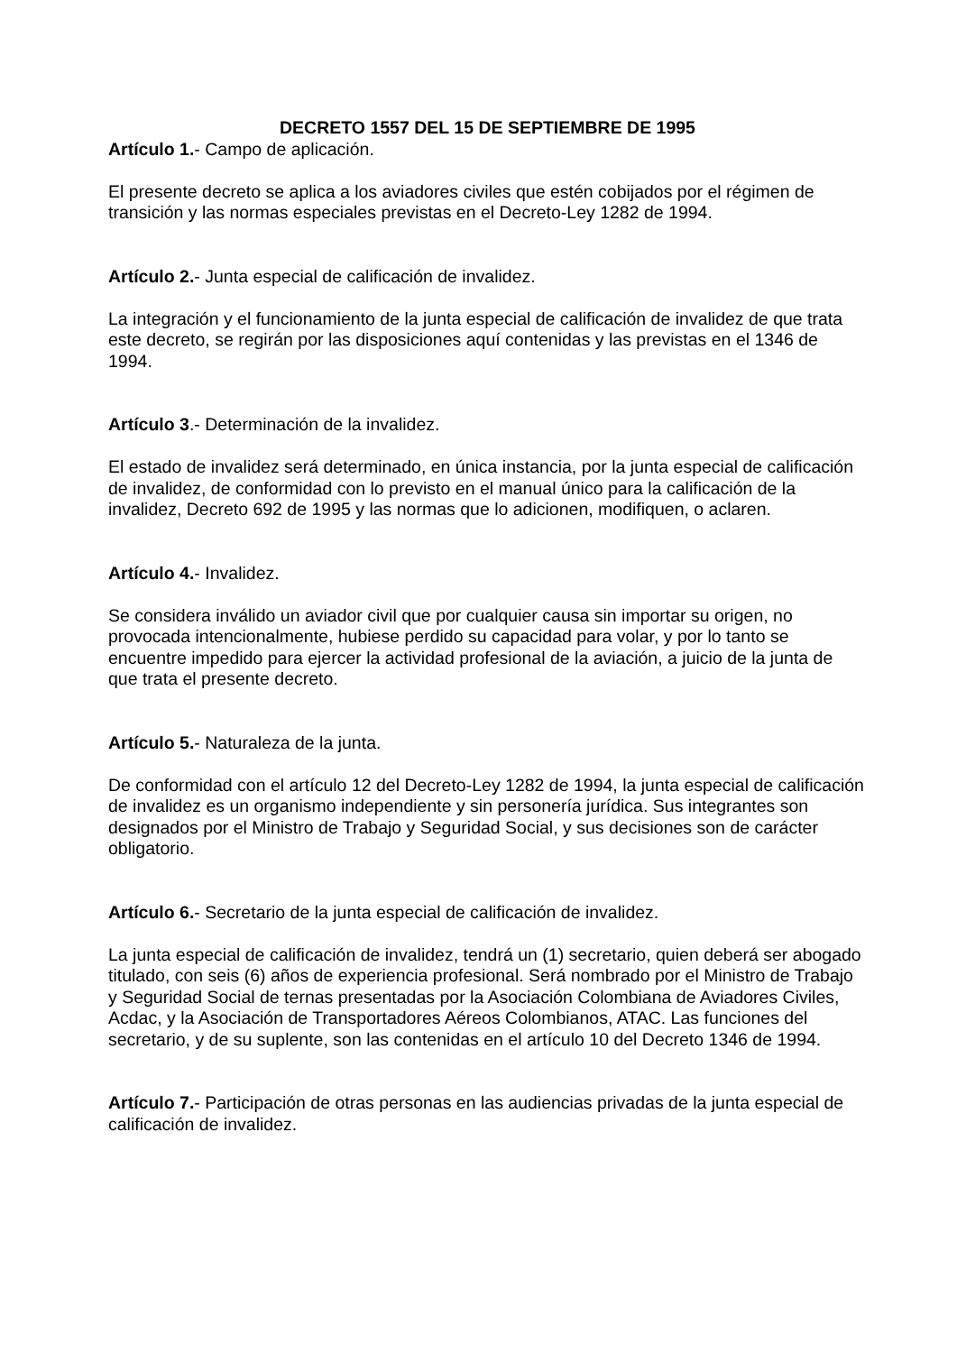DECRETO 1557 DEL 15 DE SEPTIEMBRE DE 1995
Artículo 1.- Campo de aplicación.
El presente decreto se aplica a los aviadores civiles que estén cobijados por el régimen de transición y las normas especiales previstas en el Decreto-Ley 1282 de 1994.
Artículo 2.- Junta especial de calificación de invalidez.
La integración y el funcionamiento de la junta especial de calificación de invalidez de que trata este decreto, se regirán por las disposiciones aquí contenidas y las previstas en el 1346 de 1994.
Artículo 3.- Determinación de la invalidez.
El estado de invalidez será determinado, en única instancia, por la junta especial de calificación de invalidez, de conformidad con lo previsto en el manual único para la calificación de la invalidez, Decreto 692 de 1995 y las normas que lo adicionen, modifiquen, o aclaren.
Artículo 4.- Invalidez.
Se considera inválido un aviador civil que por cualquier causa sin importar su origen, no provocada intencionalmente, hubiese perdido su capacidad para volar, y por lo tanto se encuentre impedido para ejercer la actividad profesional de la aviación, a juicio de la junta de que trata el presente decreto.
Artículo 5.- Naturaleza de la junta.
De conformidad con el artículo 12 del Decreto-Ley 1282 de 1994, la junta especial de calificación de invalidez es un organismo independiente y sin personería jurídica. Sus integrantes son designados por el Ministro de Trabajo y Seguridad Social, y sus decisiones son de carácter obligatorio.
Artículo 6.- Secretario de la junta especial de calificación de invalidez.
La junta especial de calificación de invalidez, tendrá un (1) secretario, quien deberá ser abogado titulado, con seis (6) años de experiencia profesional. Será nombrado por el Ministro de Trabajo y Seguridad Social de ternas presentadas por la Asociación Colombiana de Aviadores Civiles, Acdac, y la Asociación de Transportadores Aéreos Colombianos, ATAC. Las funciones del secretario, y de su suplente, son las contenidas en el artículo 10 del Decreto 1346 de 1994.
Artículo 7.- Participación de otras personas en las audiencias privadas de la junta especial de calificación de invalidez.